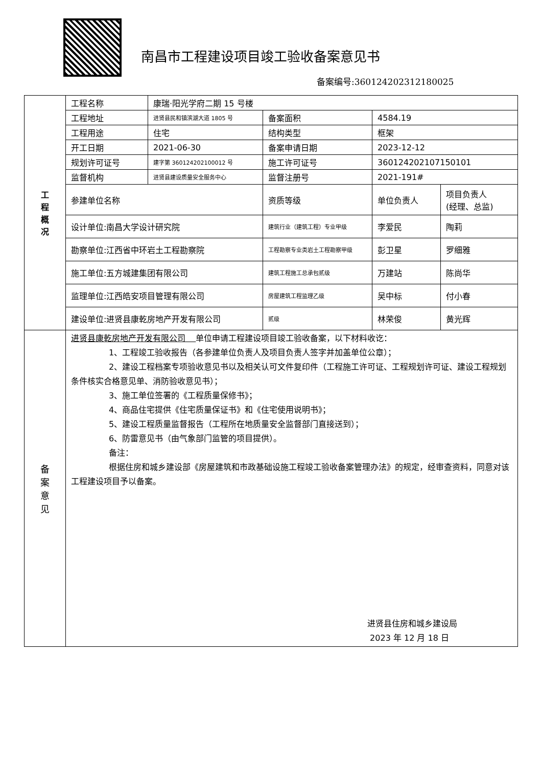南昌市工程建设项目竣工验收备案意见书
备案编号:360124202312180025
| 工 程 概 况 | 工程名称 | 康瑞·阳光学府二期 15 号楼 | | | |
| | 工程地址 | 进贤县民和镇滨湖大道 1805 号 | 备案面积 | 4584.19 | |
| | 工程用途 | 住宅 | 结构类型 | 框架 | |
| | 开工日期 | 2021-06-30 | 备案申请日期 | 2023-12-12 | |
| | 规划许可证号 | 建字第 360124202100012 号 | 施工许可证号 | 360124202107150101 | |
| | 监督机构 | 进贤县建设质量安全服务中心 | 监督注册号 | 2021-191# | |
| | 参建单位名称 | | 资质等级 | 单位负责人 | 项目负责人 (经理、总监) |
| | 设计单位:南昌大学设计研究院 | | 建筑行业（建筑工程）专业甲级 | 李爱民 | 陶莉 |
| | 勘察单位:江西省中环岩土工程勘察院 | | 工程勘察专业类岩土工程勘察甲级 | 彭卫星 | 罗细雅 |
| | 施工单位:五方城建集团有限公司 | | 建筑工程施工总承包贰级 | 万建站 | 陈尚华 |
| | 监理单位:江西皓安项目管理有限公司 | | 房屋建筑工程监理乙级 | 吴中标 | 付小春 |
| | 建设单位:进贤县康乾房地产开发有限公司 | | 贰级 | 林荣俊 | 黄光辉 |
| 备 案 意 见 | 进贤县康乾房地产开发有限公司 单位申请工程建设项目竣工验收备案，以下材料收讫： 1、工程竣工验收报告（各参建单位负责人及项目负责人签字并加盖单位公章）； 2、建设工程档案专项验收意见书以及相关认可文件复印件（工程施工许可证、工程规划许可证、建设工程规划条件核实合格意见单、消防验收意见书）； 3、施工单位签署的《工程质量保修书》； 4、商品住宅提供《住宅质量保证书》和《住宅使用说明书》； 5、建设工程质量监督报告（工程所在地质量安全监督部门直接送到）； 6、防雷意见书（由气象部门监管的项目提供）。 备注： 根据住房和城乡建设部《房屋建筑和市政基础设施工程竣工验收备案管理办法》的规定，经审查资料，同意对该工程建设项目予以备案。 进贤县住房和城乡建设局 2023 年 12 月 18 日 | | | | |